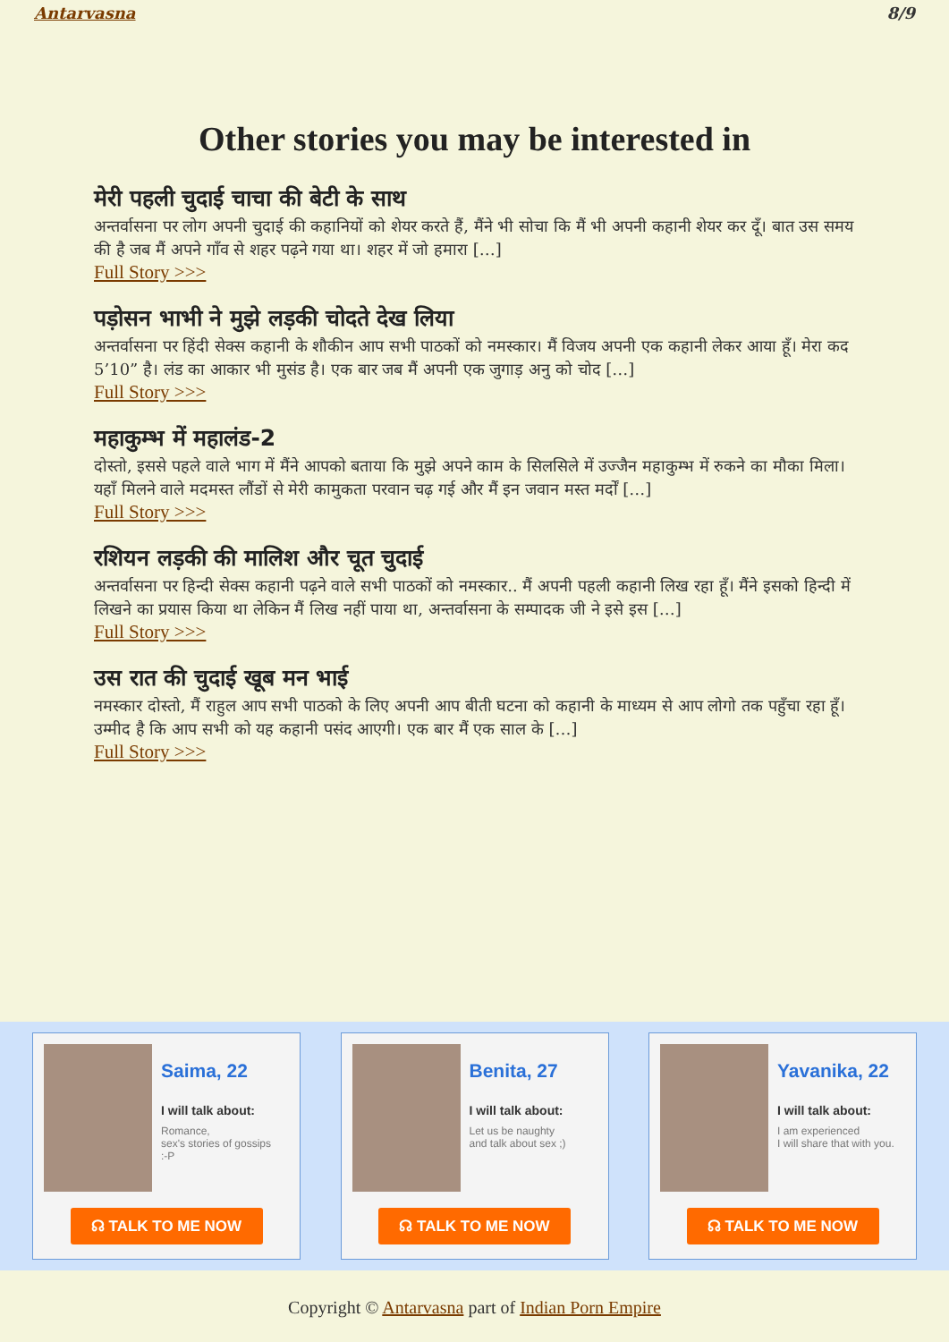Antarvasna 8/9
Other stories you may be interested in
मेरी पहली चुदाई चाचा की बेटी के साथ
अन्तर्वासना पर लोग अपनी चुदाई की कहानियों को शेयर करते हैं, मैंने भी सोचा कि मैं भी अपनी कहानी शेयर कर दूँ। बात उस समय की है जब मैं अपने गाँव से शहर पढ़ने गया था। शहर में जो हमारा […]
Full Story >>>
पड़ोसन भाभी ने मुझे लड़की चोदते देख लिया
अन्तर्वासना पर हिंदी सेक्स कहानी के शौकीन आप सभी पाठकों को नमस्कार। मैं विजय अपनी एक कहानी लेकर आया हूँ। मेरा कद 5’10” है। लंड का आकार भी मुसंड है। एक बार जब मैं अपनी एक जुगाड़ अनु को चोद […]
Full Story >>>
महाकुम्भ में महालंड-2
दोस्तो, इससे पहले वाले भाग में मैंने आपको बताया कि मुझे अपने काम के सिलसिले में उज्जैन महाकुम्भ में रुकने का मौका मिला। यहाँ मिलने वाले मदमस्त लौंडों से मेरी कामुकता परवान चढ़ गई और मैं इन जवान मस्त मर्दों […]
Full Story >>>
रशियन लड़की की मालिश और चूत चुदाई
अन्तर्वासना पर हिन्दी सेक्स कहानी पढ़ने वाले सभी पाठकों को नमस्कार.. मैं अपनी पहली कहानी लिख रहा हूँ। मैंने इसको हिन्दी में लिखने का प्रयास किया था लेकिन मैं लिख नहीं पाया था, अन्तर्वासना के सम्पादक जी ने इसे इस […]
Full Story >>>
उस रात की चुदाई खूब मन भाई
नमस्कार दोस्तो, मैं राहुल आप सभी पाठको के लिए अपनी आप बीती घटना को कहानी के माध्यम से आप लोगो तक पहुँचा रहा हूँ। उम्मीद है कि आप सभी को यह कहानी पसंद आएगी। एक बार मैं एक साल के […]
Full Story >>>
Saima, 22
I will talk about:
Romance,
sex's stories of gossips
:-P
☊ TALK TO ME NOW
Benita, 27
I will talk about:
Let us be naughty
and talk about sex ;)
☊ TALK TO ME NOW
Yavanika, 22
I will talk about:
I am experienced
I will share that with you.
☊ TALK TO ME NOW
Copyright © Antarvasna part of Indian Porn Empire